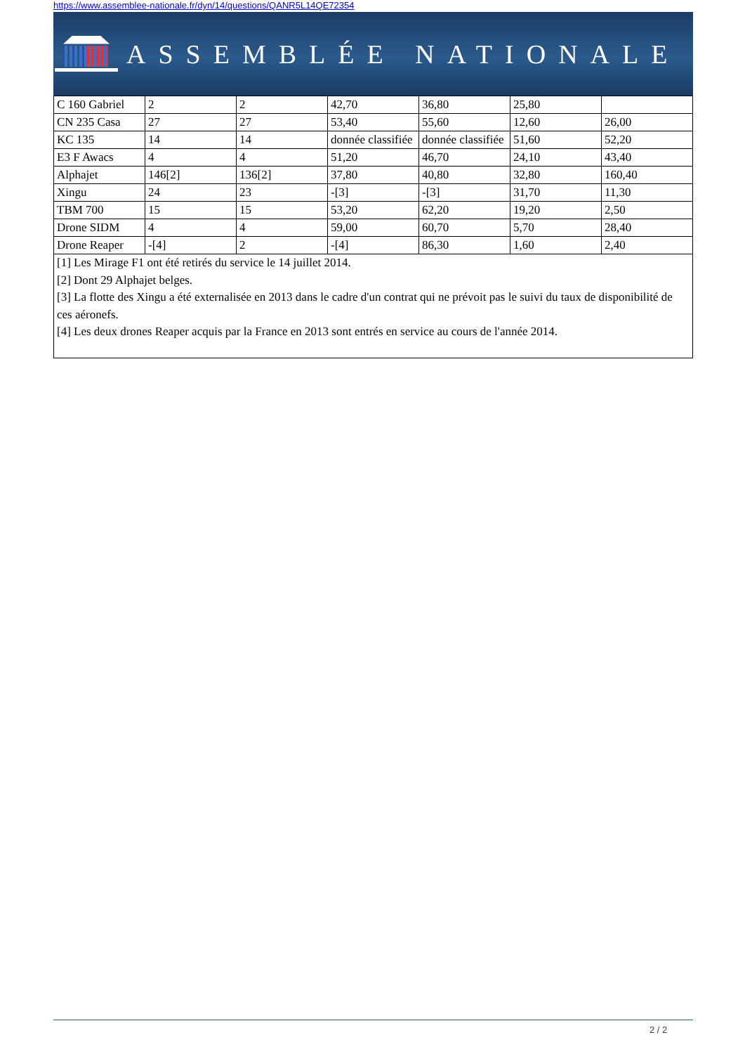https://www.assemblee-nationale.fr/dyn/14/questions/QANR5L14QE72354
ASSEMBLÉE NATIONALE
| C 160 Gabriel | 2 | 2 | 42,70 | 36,80 | 25,80 | |
| CN 235 Casa | 27 | 27 | 53,40 | 55,60 | 12,60 | 26,00 |
| KC 135 | 14 | 14 | donnée classifiée | donnée classifiée | 51,60 | 52,20 |
| E3 F Awacs | 4 | 4 | 51,20 | 46,70 | 24,10 | 43,40 |
| Alphajet | 146[2] | 136[2] | 37,80 | 40,80 | 32,80 | 160,40 |
| Xingu | 24 | 23 | -[3] | -[3] | 31,70 | 11,30 |
| TBM 700 | 15 | 15 | 53,20 | 62,20 | 19,20 | 2,50 |
| Drone SIDM | 4 | 4 | 59,00 | 60,70 | 5,70 | 28,40 |
| Drone Reaper | -[4] | 2 | -[4] | 86,30 | 1,60 | 2,40 |
| [1] Les Mirage F1 ont été retirés du service le 14 juillet 2014. [2] Dont 29 Alphajet belges. [3] La flotte des Xingu a été externalisée en 2013 dans le cadre d'un contrat qui ne prévoit pas le suivi du taux de disponibilité de ces aéronefs. [4] Les deux drones Reaper acquis par la France en 2013 sont entrés en service au cours de l'année 2014. | | | | | | |
2 / 2